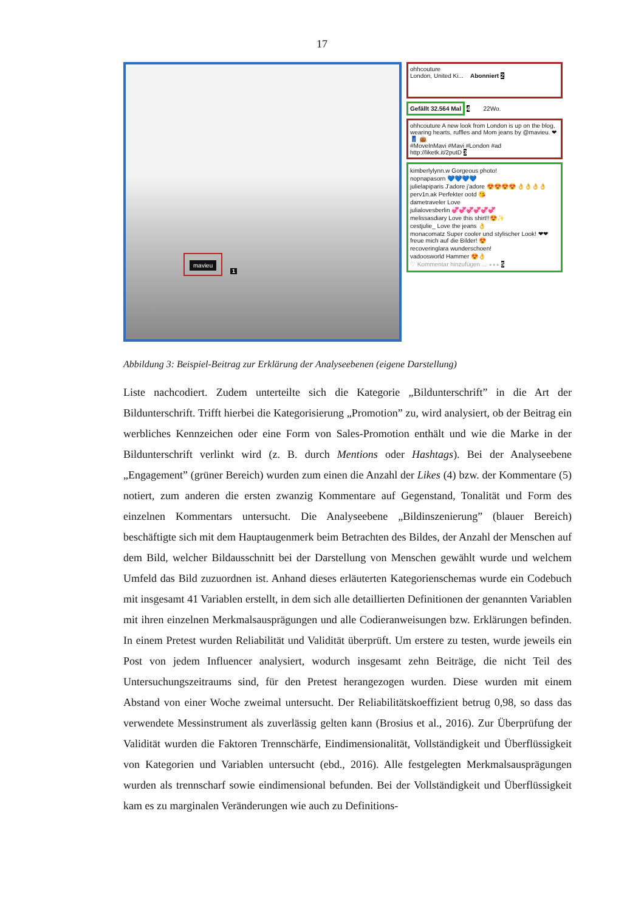17
mavieu
1
ohhcouture
London, United Ki... Abonniert 2
Gefällt 32.564 Mal 4 22Wo.
ohhcouture A new look from London is up on the blog, wearing hearts, ruffles and Mom jeans by @mavieu. ❤ 👖 👜
#MoveInMavi #Mavi #London #ad
http://liketk.it/2putD 3
kimberlylynn.w Gorgeous photo!
nopnapasorn 💙💙💙💙
julielapiparis J'adore j'adore 😍😍😍😍 👌👌👌👌
perv1n.ak Perfekter ootd 😘
dametraveler Love
julialovesberlin 💞💞💞💞💞💞
melissasdiary Love this shirt!!😍✨
cestjulie_ Love the jeans 👌
monacomatz Super cooler und stylischer Look! ❤❤ freue mich auf die Bilder! 😍
recoveringlara wunderschoen!
vadoosworld Hammer 😍👌
♡ Kommentar hinzufügen ... ∘∘∘ 5
Abbildung 3: Beispiel-Beitrag zur Erklärung der Analyseebenen (eigene Darstellung)
Liste nachcodiert. Zudem unterteilte sich die Kategorie „Bildunterschrift” in die Art der Bildunterschrift. Trifft hierbei die Kategorisierung „Promotion” zu, wird analysiert, ob der Beitrag ein werbliches Kennzeichen oder eine Form von Sales-Promotion enthält und wie die Marke in der Bildunterschrift verlinkt wird (z. B. durch Mentions oder Hashtags). Bei der Analyseebene „Engagement” (grüner Bereich) wurden zum einen die Anzahl der Likes (4) bzw. der Kommentare (5) notiert, zum anderen die ersten zwanzig Kommentare auf Gegenstand, Tonalität und Form des einzelnen Kommentars untersucht. Die Analyseebene „Bildinszenierung” (blauer Bereich) beschäftigte sich mit dem Hauptaugenmerk beim Betrachten des Bildes, der Anzahl der Menschen auf dem Bild, welcher Bildausschnitt bei der Darstellung von Menschen gewählt wurde und welchem Umfeld das Bild zuzuordnen ist. Anhand dieses erläuterten Kategorienschemas wurde ein Codebuch mit insgesamt 41 Variablen erstellt, in dem sich alle detaillierten Definitionen der genannten Variablen mit ihren einzelnen Merkmalsausprägungen und alle Codieranweisungen bzw. Erklärungen befinden. In einem Pretest wurden Reliabilität und Validität überprüft. Um erstere zu testen, wurde jeweils ein Post von jedem Influencer analysiert, wodurch insgesamt zehn Beiträge, die nicht Teil des Untersuchungszeitraums sind, für den Pretest herangezogen wurden. Diese wurden mit einem Abstand von einer Woche zweimal untersucht. Der Reliabilitätskoeffizient betrug 0,98, so dass das verwendete Messinstrument als zuverlässig gelten kann (Brosius et al., 2016). Zur Überprüfung der Validität wurden die Faktoren Trennschärfe, Eindimensionalität, Vollständigkeit und Überflüssigkeit von Kategorien und Variablen untersucht (ebd., 2016). Alle festgelegten Merkmalsausprägungen wurden als trennscharf sowie eindimensional befunden. Bei der Vollständigkeit und Überflüssigkeit kam es zu marginalen Veränderungen wie auch zu Definitions-